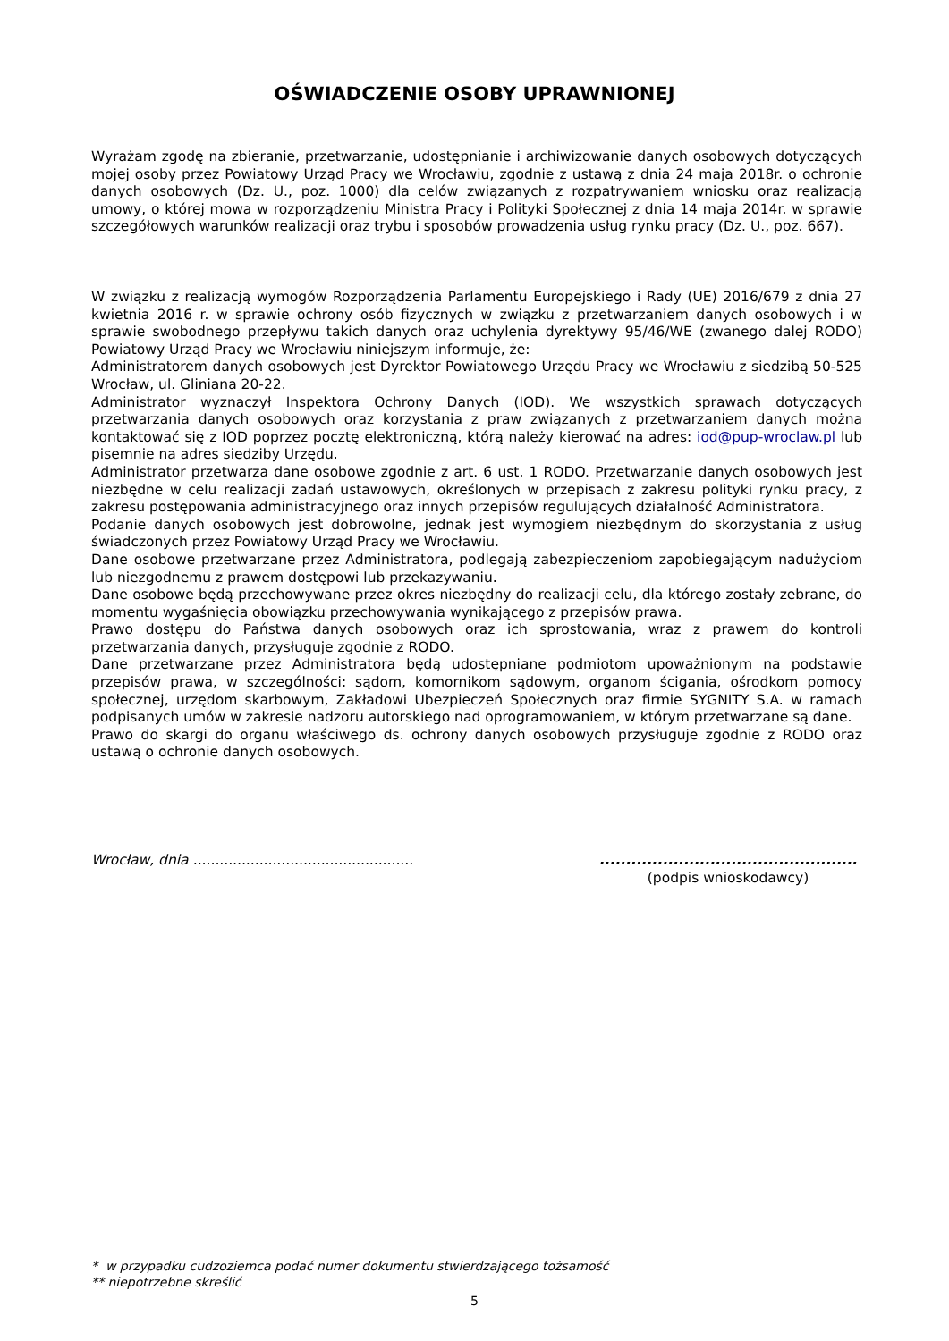OŚWIADCZENIE OSOBY UPRAWNIONEJ
Wyrażam zgodę na zbieranie, przetwarzanie, udostępnianie i archiwizowanie danych osobowych dotyczących mojej osoby przez Powiatowy Urząd Pracy we Wrocławiu, zgodnie z ustawą z dnia 24 maja 2018r. o ochronie danych osobowych (Dz. U., poz. 1000) dla celów związanych z rozpatrywaniem wniosku oraz realizacją umowy, o której mowa w rozporządzeniu Ministra Pracy i Polityki Społecznej z dnia 14 maja 2014r. w sprawie szczegółowych warunków realizacji oraz trybu i sposobów prowadzenia usług rynku pracy (Dz. U., poz. 667).
W związku z realizacją wymogów Rozporządzenia Parlamentu Europejskiego i Rady (UE) 2016/679 z dnia 27 kwietnia 2016 r. w sprawie ochrony osób fizycznych w związku z przetwarzaniem danych osobowych i w sprawie swobodnego przepływu takich danych oraz uchylenia dyrektywy 95/46/WE (zwanego dalej RODO) Powiatowy Urząd Pracy we Wrocławiu niniejszym informuje, że:
Administratorem danych osobowych jest Dyrektor Powiatowego Urzędu Pracy we Wrocławiu z siedzibą 50-525 Wrocław, ul. Gliniana 20-22.
Administrator wyznaczył Inspektora Ochrony Danych (IOD). We wszystkich sprawach dotyczących przetwarzania danych osobowych oraz korzystania z praw związanych z przetwarzaniem danych można kontaktować się z IOD poprzez pocztę elektroniczną, którą należy kierować na adres: iod@pup-wroclaw.pl lub pisemnie na adres siedziby Urzędu.
Administrator przetwarza dane osobowe zgodnie z art. 6 ust. 1 RODO. Przetwarzanie danych osobowych jest niezbędne w celu realizacji zadań ustawowych, określonych w przepisach z zakresu polityki rynku pracy, z zakresu postępowania administracyjnego oraz innych przepisów regulujących działalność Administratora.
Podanie danych osobowych jest dobrowolne, jednak jest wymogiem niezbędnym do skorzystania z usług świadczonych przez Powiatowy Urząd Pracy we Wrocławiu.
Dane osobowe przetwarzane przez Administratora, podlegają zabezpieczeniom zapobiegającym nadużyciom lub niezgodnemu z prawem dostępowi lub przekazywaniu.
Dane osobowe będą przechowywane przez okres niezbędny do realizacji celu, dla którego zostały zebrane, do momentu wygaśnięcia obowiązku przechowywania wynikającego z przepisów prawa.
Prawo dostępu do Państwa danych osobowych oraz ich sprostowania, wraz z prawem do kontroli przetwarzania danych, przysługuje zgodnie z RODO.
Dane przetwarzane przez Administratora będą udostępniane podmiotom upoważnionym na podstawie przepisów prawa, w szczególności: sądom, komornikom sądowym, organom ścigania, ośrodkom pomocy społecznej, urzędom skarbowym, Zakładowi Ubezpieczeń Społecznych oraz firmie SYGNITY S.A. w ramach podpisanych umów w zakresie nadzoru autorskiego nad oprogramowaniem, w którym przetwarzane są dane.
Prawo do skargi do organu właściwego ds. ochrony danych osobowych przysługuje zgodnie z RODO oraz ustawą o ochronie danych osobowych.
Wrocław, dnia ..................................................
.................................................
(podpis wnioskodawcy)
* w przypadku cudzoziemca podać numer dokumentu stwierdzającego tożsamość
** niepotrzebne skreślić
5